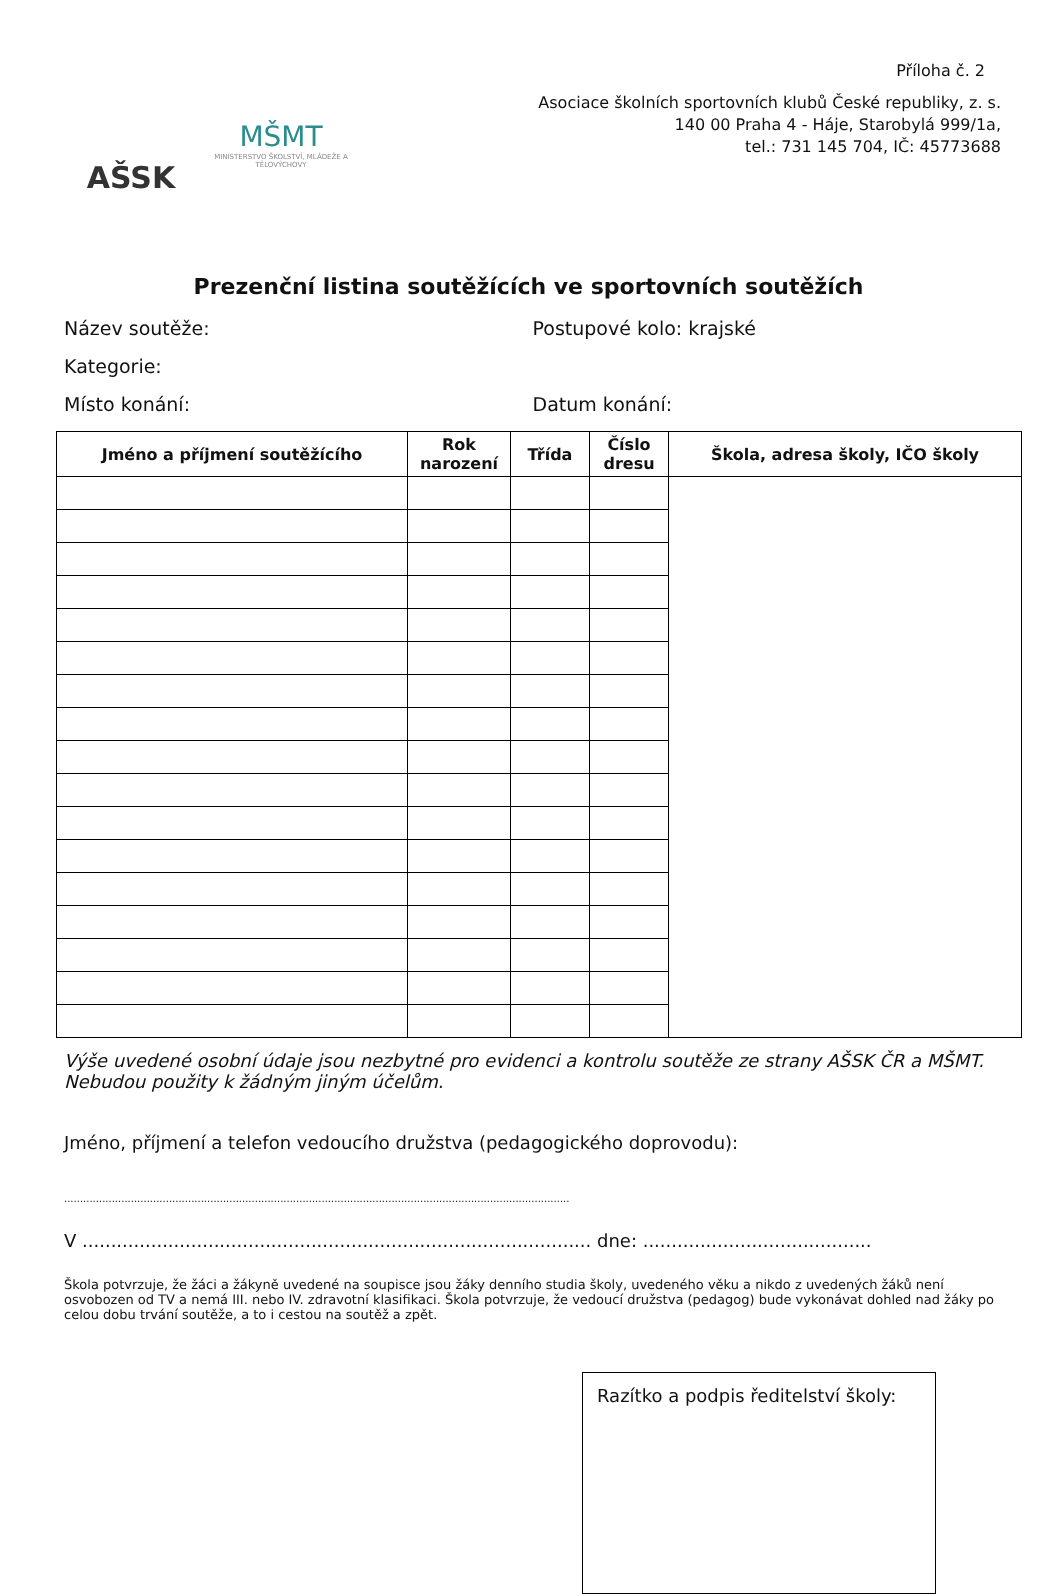AŠSK
MŠMT
MINISTERSTVO ŠKOLSTVÍ, MLÁDEŽE A TĚLOVÝCHOVY
Příloha č. 2
Asociace školních sportovních klubů České republiky, z. s.
140 00 Praha 4 - Háje, Starobylá 999/1a,
tel.: 731 145 704, IČ: 45773688
Prezenční listina soutěžících ve sportovních soutěžích
Název soutěže: Postupové kolo: krajské
Kategorie:
Místo konání: Datum konání:
| Jméno a příjmení soutěžícího | Rok narození | Třída | Číslo dresu | Škola, adresa školy, IČO školy |
| --- | --- | --- | --- | --- |
Výše uvedené osobní údaje jsou nezbytné pro evidenci a kontrolu soutěže ze strany AŠSK ČR a MŠMT. Nebudou použity k žádným jiným účelům.
Jméno, příjmení a telefon vedoucího družstva (pedagogického doprovodu):
...............................................................................................................................................................
V ......................................................................................... dne: ........................................
Škola potvrzuje, že žáci a žákyně uvedené na soupisce jsou žáky denního studia školy, uvedeného věku a nikdo z uvedených žáků není osvobozen od TV a nemá III. nebo IV. zdravotní klasifikaci. Škola potvrzuje, že vedoucí družstva (pedagog) bude vykonávat dohled nad žáky po celou dobu trvání soutěže, a to i cestou na soutěž a zpět.
Razítko a podpis ředitelství školy: